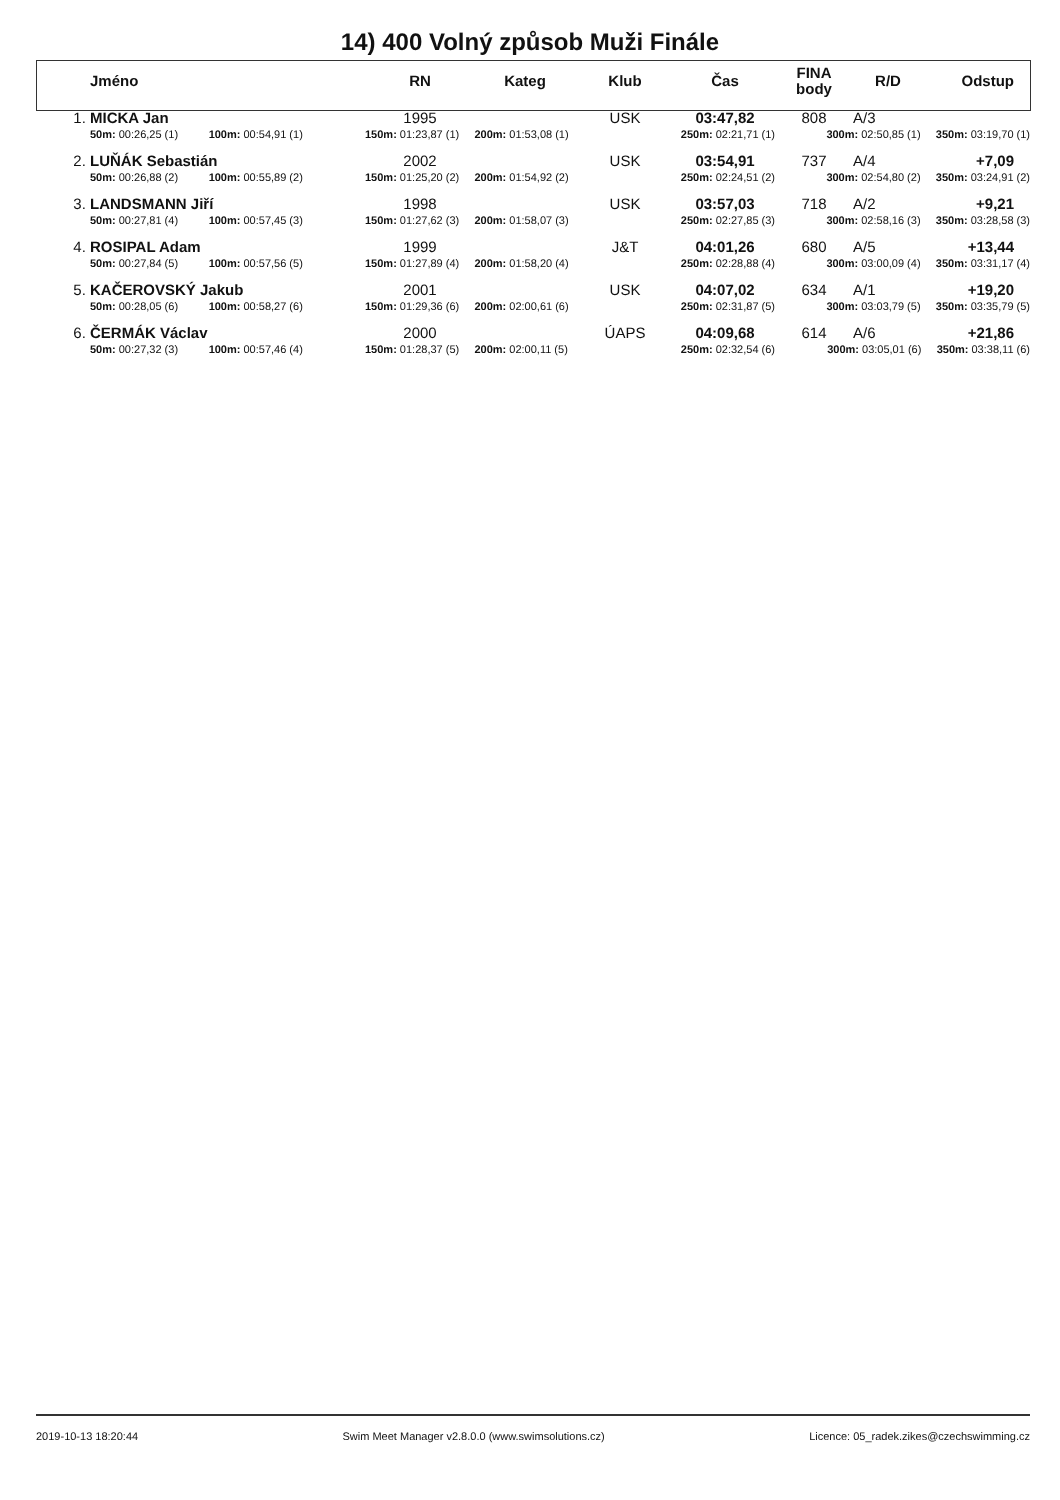14) 400 Volný způsob Muži Finále
| | Jméno | RN | Kateg | Klub | Čas | FINA body | R/D | Odstup |
| --- | --- | --- | --- | --- | --- | --- | --- | --- |
| 1. | MICKA Jan | 1995 | | USK | 03:47,82 | 808 | A/3 | |
| | 50m: 00:26,25 (1) 100m: 00:54,91 (1) | 150m: 01:23,87 (1) 200m: 01:53,08 (1) | | 250m: 02:21,71 (1) | | 300m: 02:50,85 (1) 350m: 03:19,70 (1) | | |
| 2. | LUŇÁK Sebastián | 2002 | | USK | 03:54,91 | 737 | A/4 | +7,09 |
| | 50m: 00:26,88 (2) 100m: 00:55,89 (2) | 150m: 01:25,20 (2) 200m: 01:54,92 (2) | | 250m: 02:24,51 (2) | | 300m: 02:54,80 (2) 350m: 03:24,91 (2) | | |
| 3. | LANDSMANN Jiří | 1998 | | USK | 03:57,03 | 718 | A/2 | +9,21 |
| | 50m: 00:27,81 (4) 100m: 00:57,45 (3) | 150m: 01:27,62 (3) 200m: 01:58,07 (3) | | 250m: 02:27,85 (3) | | 300m: 02:58,16 (3) 350m: 03:28,58 (3) | | |
| 4. | ROSIPAL Adam | 1999 | | J&T | 04:01,26 | 680 | A/5 | +13,44 |
| | 50m: 00:27,84 (5) 100m: 00:57,56 (5) | 150m: 01:27,89 (4) 200m: 01:58,20 (4) | | 250m: 02:28,88 (4) | | 300m: 03:00,09 (4) 350m: 03:31,17 (4) | | |
| 5. | KAČEROVSKÝ Jakub | 2001 | | USK | 04:07,02 | 634 | A/1 | +19,20 |
| | 50m: 00:28,05 (6) 100m: 00:58,27 (6) | 150m: 01:29,36 (6) 200m: 02:00,61 (6) | | 250m: 02:31,87 (5) | | 300m: 03:03,79 (5) 350m: 03:35,79 (5) | | |
| 6. | ČERMÁK Václav | 2000 | | ÚAPS | 04:09,68 | 614 | A/6 | +21,86 |
| | 50m: 00:27,32 (3) 100m: 00:57,46 (4) | 150m: 01:28,37 (5) 200m: 02:00,11 (5) | | 250m: 02:32,54 (6) | | 300m: 03:05,01 (6) 350m: 03:38,11 (6) | | |
2019-10-13 18:20:44 Swim Meet Manager v2.8.0.0 (www.swimsolutions.cz) Licence: 05_radek.zikes@czechswimming.cz